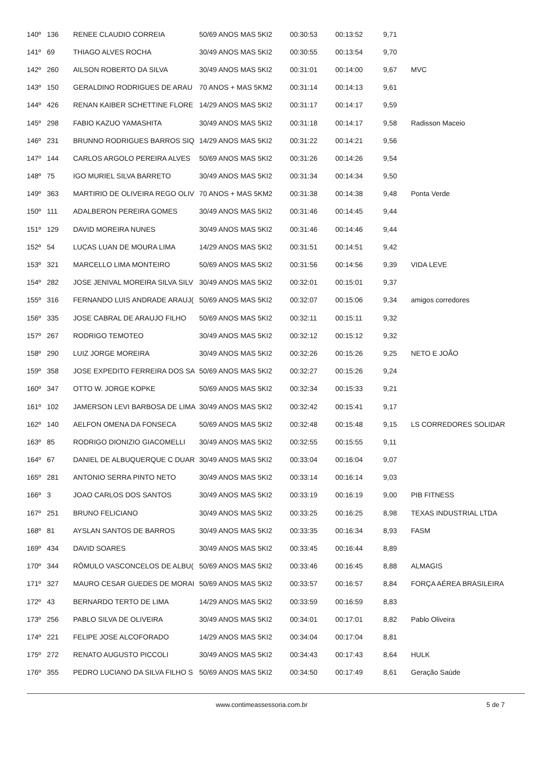| 140º | 136 | RENEE CLAUDIO CORREIA | 50/69 ANOS MAS 5KI2 | 00:30:53 | 00:13:52 | 9,71 | |
| 141º | 69 | THIAGO ALVES ROCHA | 30/49 ANOS MAS 5KI2 | 00:30:55 | 00:13:54 | 9,70 | |
| 142º | 260 | AILSON ROBERTO DA SILVA | 30/49 ANOS MAS 5KI2 | 00:31:01 | 00:14:00 | 9,67 | MVC |
| 143º | 150 | GERALDINO RODRIGUES DE ARAU | 70 ANOS + MAS 5KM2 | 00:31:14 | 00:14:13 | 9,61 | |
| 144º | 426 | RENAN KAIBER SCHETTINE FLORE | 14/29 ANOS MAS 5KI2 | 00:31:17 | 00:14:17 | 9,59 | |
| 145º | 298 | FABIO KAZUO YAMASHITA | 30/49 ANOS MAS 5KI2 | 00:31:18 | 00:14:17 | 9,58 | Radisson Maceio |
| 146º | 231 | BRUNNO RODRIGUES BARROS SIQ | 14/29 ANOS MAS 5KI2 | 00:31:22 | 00:14:21 | 9,56 | |
| 147º | 144 | CARLOS ARGOLO PEREIRA ALVES | 50/69 ANOS MAS 5KI2 | 00:31:26 | 00:14:26 | 9,54 | |
| 148º | 75 | IGO MURIEL SILVA BARRETO | 30/49 ANOS MAS 5KI2 | 00:31:34 | 00:14:34 | 9,50 | |
| 149º | 363 | MARTIRIO DE OLIVEIRA REGO OLIV | 70 ANOS + MAS 5KM2 | 00:31:38 | 00:14:38 | 9,48 | Ponta Verde |
| 150º | 111 | ADALBERON PEREIRA GOMES | 30/49 ANOS MAS 5KI2 | 00:31:46 | 00:14:45 | 9,44 | |
| 151º | 129 | DAVID MOREIRA NUNES | 30/49 ANOS MAS 5KI2 | 00:31:46 | 00:14:46 | 9,44 | |
| 152º | 54 | LUCAS LUAN DE MOURA LIMA | 14/29 ANOS MAS 5KI2 | 00:31:51 | 00:14:51 | 9,42 | |
| 153º | 321 | MARCELLO LIMA MONTEIRO | 50/69 ANOS MAS 5KI2 | 00:31:56 | 00:14:56 | 9,39 | VIDA LEVE |
| 154º | 282 | JOSE JENIVAL MOREIRA SILVA SILV | 30/49 ANOS MAS 5KI2 | 00:32:01 | 00:15:01 | 9,37 | |
| 155º | 316 | FERNANDO LUIS ANDRADE ARAUJ( | 50/69 ANOS MAS 5KI2 | 00:32:07 | 00:15:06 | 9,34 | amigos corredores |
| 156º | 335 | JOSE CABRAL DE ARAUJO FILHO | 50/69 ANOS MAS 5KI2 | 00:32:11 | 00:15:11 | 9,32 | |
| 157º | 267 | RODRIGO TEMOTEO | 30/49 ANOS MAS 5KI2 | 00:32:12 | 00:15:12 | 9,32 | |
| 158º | 290 | LUIZ JORGE MOREIRA | 30/49 ANOS MAS 5KI2 | 00:32:26 | 00:15:26 | 9,25 | NETO E JOÃO |
| 159º | 358 | JOSE EXPEDITO FERREIRA DOS SA | 50/69 ANOS MAS 5KI2 | 00:32:27 | 00:15:26 | 9,24 | |
| 160º | 347 | OTTO W. JORGE KOPKE | 50/69 ANOS MAS 5KI2 | 00:32:34 | 00:15:33 | 9,21 | |
| 161º | 102 | JAMERSON LEVI BARBOSA DE LIMA | 30/49 ANOS MAS 5KI2 | 00:32:42 | 00:15:41 | 9,17 | |
| 162º | 140 | AELFON OMENA DA FONSECA | 50/69 ANOS MAS 5KI2 | 00:32:48 | 00:15:48 | 9,15 | LS CORREDORES SOLIDAR |
| 163º | 85 | RODRIGO DIONIZIO GIACOMELLI | 30/49 ANOS MAS 5KI2 | 00:32:55 | 00:15:55 | 9,11 | |
| 164º | 67 | DANIEL DE ALBUQUERQUE C DUAR | 30/49 ANOS MAS 5KI2 | 00:33:04 | 00:16:04 | 9,07 | |
| 165º | 281 | ANTONIO SERRA PINTO NETO | 30/49 ANOS MAS 5KI2 | 00:33:14 | 00:16:14 | 9,03 | |
| 166º | 3 | JOAO CARLOS DOS SANTOS | 30/49 ANOS MAS 5KI2 | 00:33:19 | 00:16:19 | 9,00 | PIB FITNESS |
| 167º | 251 | BRUNO FELICIANO | 30/49 ANOS MAS 5KI2 | 00:33:25 | 00:16:25 | 8,98 | TEXAS INDUSTRIAL LTDA |
| 168º | 81 | AYSLAN SANTOS DE BARROS | 30/49 ANOS MAS 5KI2 | 00:33:35 | 00:16:34 | 8,93 | FASM |
| 169º | 434 | DAVID SOARES | 30/49 ANOS MAS 5KI2 | 00:33:45 | 00:16:44 | 8,89 | |
| 170º | 344 | RÔMULO VASCONCELOS DE ALBU( | 50/69 ANOS MAS 5KI2 | 00:33:46 | 00:16:45 | 8,88 | ALMAGIS |
| 171º | 327 | MAURO CESAR GUEDES DE MORAI | 50/69 ANOS MAS 5KI2 | 00:33:57 | 00:16:57 | 8,84 | FORÇA AÉREA BRASILEIRA |
| 172º | 43 | BERNARDO TERTO DE LIMA | 14/29 ANOS MAS 5KI2 | 00:33:59 | 00:16:59 | 8,83 | |
| 173º | 256 | PABLO SILVA DE OLIVEIRA | 30/49 ANOS MAS 5KI2 | 00:34:01 | 00:17:01 | 8,82 | Pablo Oliveira |
| 174º | 221 | FELIPE JOSE ALCOFORADO | 14/29 ANOS MAS 5KI2 | 00:34:04 | 00:17:04 | 8,81 | |
| 175º | 272 | RENATO AUGUSTO PICCOLI | 30/49 ANOS MAS 5KI2 | 00:34:43 | 00:17:43 | 8,64 | HULK |
| 176º | 355 | PEDRO LUCIANO DA SILVA FILHO S | 50/69 ANOS MAS 5KI2 | 00:34:50 | 00:17:49 | 8,61 | Geração Saúde |
www.contimeassessoria.com.br 5 de 7